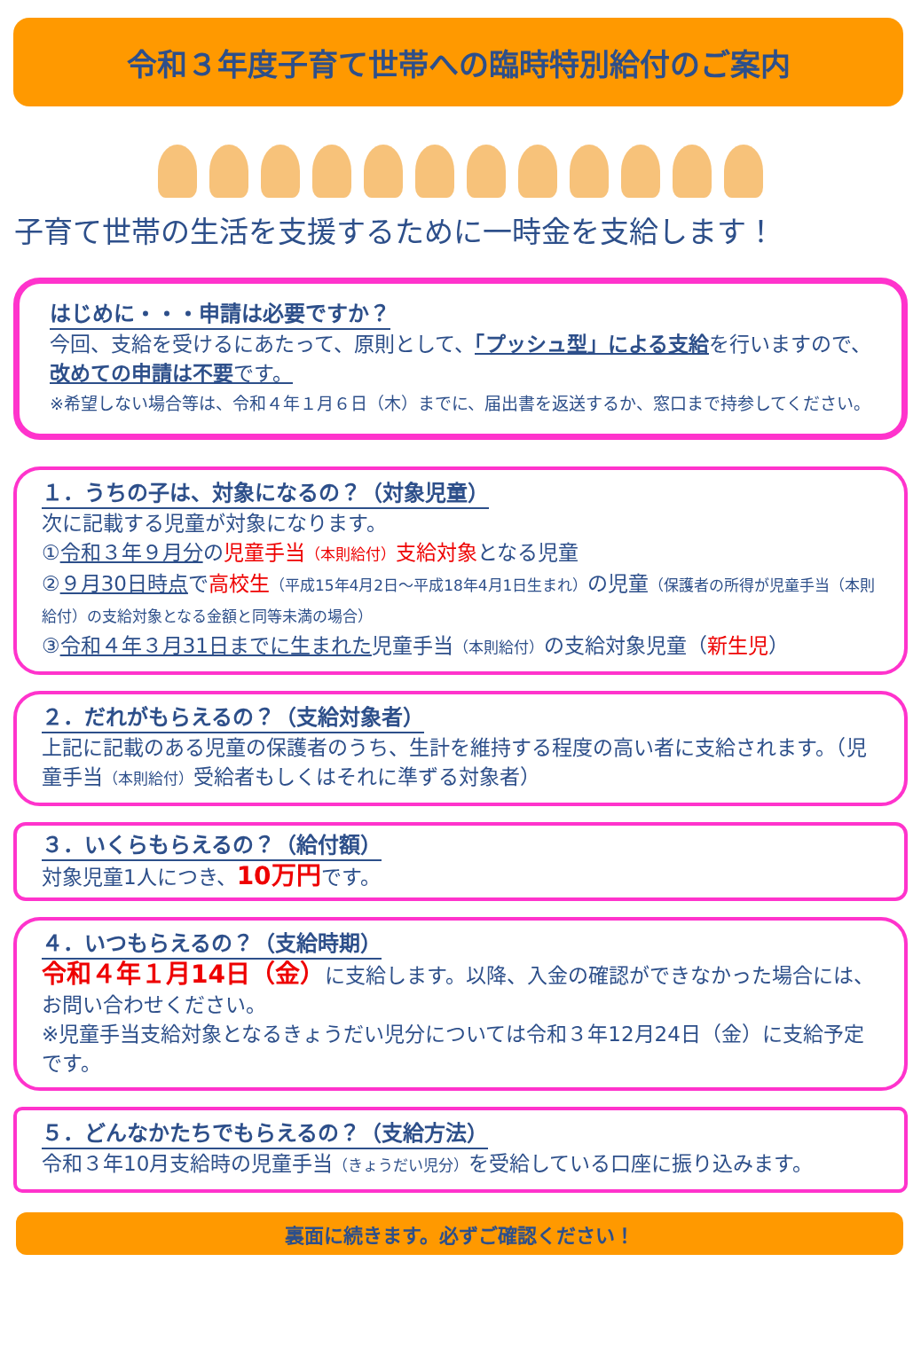令和３年度子育て世帯への臨時特別給付のご案内
子育て世帯の生活を支援するために一時金を支給します！
はじめに・・・申請は必要ですか？
今回、支給を受けるにあたって、原則として、「プッシュ型」による支給を行いますので、改めての申請は不要です。
※希望しない場合等は、令和４年１月６日（木）までに、届出書を返送するか、窓口まで持参してください。
１．うちの子は、対象になるの？（対象児童）
次に記載する児童が対象になります。
①令和３年９月分の児童手当（本則給付）支給対象となる児童
②９月30日時点で高校生（平成15年4月2日～平成18年4月1日生まれ）の児童（保護者の所得が児童手当（本則給付）の支給対象となる金額と同等未満の場合）
③令和４年３月31日までに生まれた児童手当（本則給付）の支給対象児童（新生児）
２．だれがもらえるの？（支給対象者）
上記に記載のある児童の保護者のうち、生計を維持する程度の高い者に支給されます。（児童手当（本則給付）受給者もしくはそれに準ずる対象者）
３．いくらもらえるの？（給付額）
対象児童1人につき、10万円です。
４．いつもらえるの？（支給時期）
令和４年１月14日（金）に支給します。以降、入金の確認ができなかった場合には、お問い合わせください。
※児童手当支給対象となるきょうだい児分については令和３年12月24日（金）に支給予定です。
５．どんなかたちでもらえるの？（支給方法）
令和３年10月支給時の児童手当（きょうだい児分）を受給している口座に振り込みます。
裏面に続きます。必ずご確認ください！